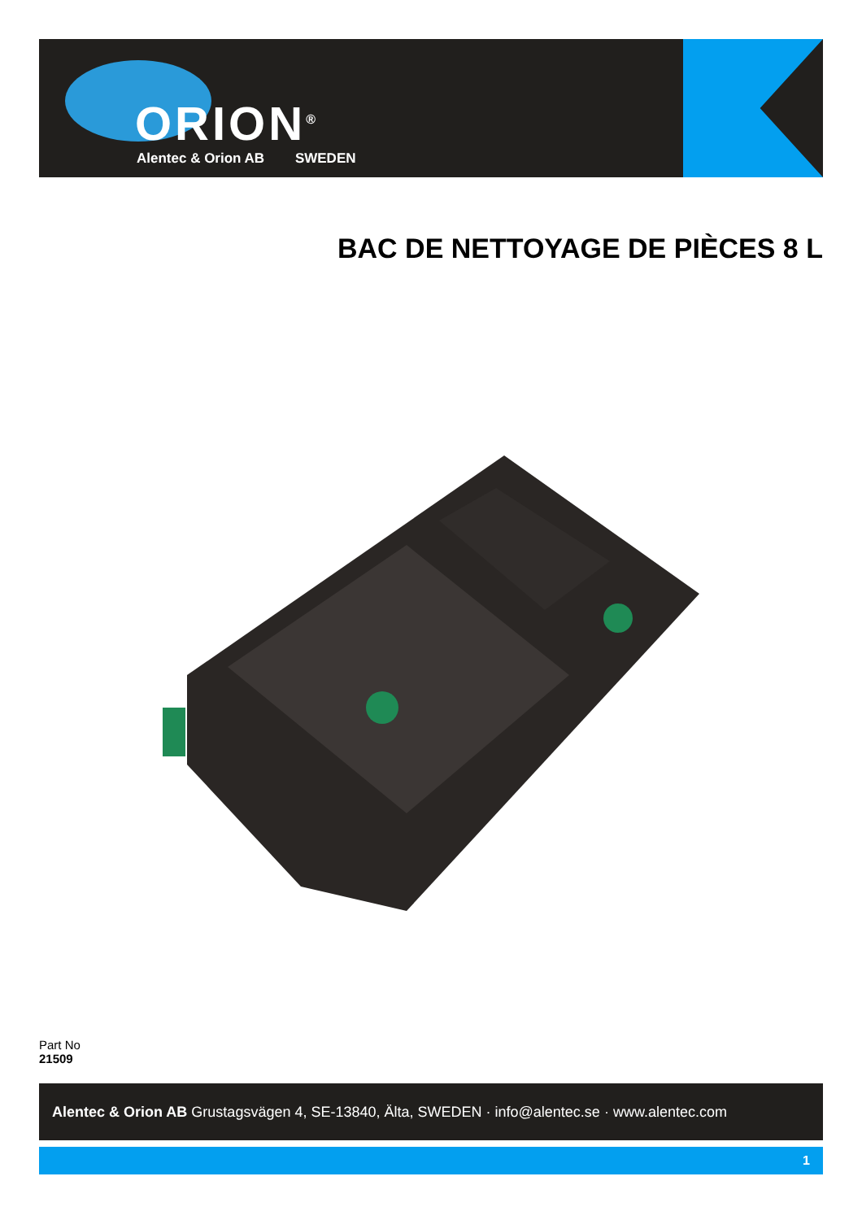ORION<sup>®</sup>
Alentec & Orion AB SWEDEN
BAC DE NETTOYAGE DE PIÈCES 8 L
Part No
21509
Alentec & Orion AB Grustagsvägen 4, SE-13840, Älta, SWEDEN · info@alentec.se · www.alentec.com
1